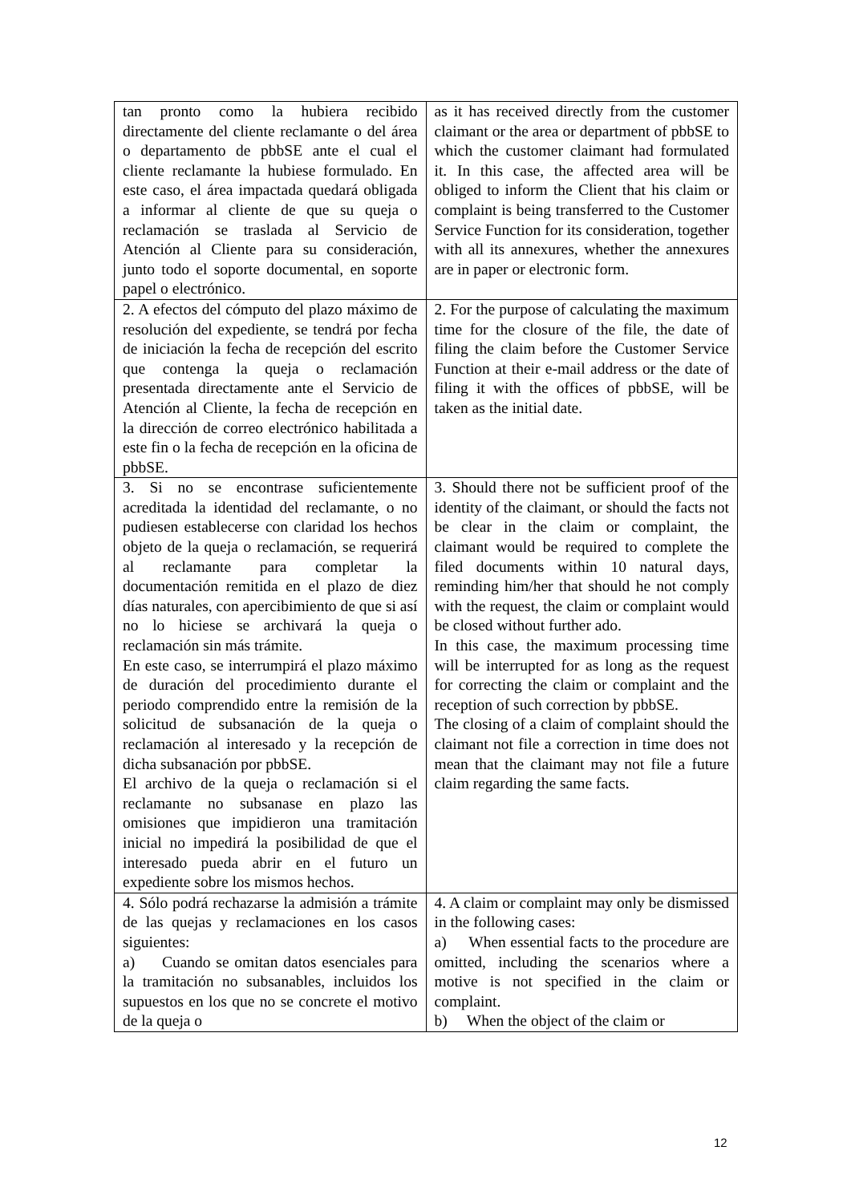| tan pronto como la hubiera recibido directamente del cliente reclamante o del área o departamento de pbbSE ante el cual el cliente reclamante la hubiese formulado. En este caso, el área impactada quedará obligada a informar al cliente de que su queja o reclamación se traslada al Servicio de Atención al Cliente para su consideración, junto todo el soporte documental, en soporte papel o electrónico. | as it has received directly from the customer claimant or the area or department of pbbSE to which the customer claimant had formulated it. In this case, the affected area will be obliged to inform the Client that his claim or complaint is being transferred to the Customer Service Function for its consideration, together with all its annexures, whether the annexures are in paper or electronic form. |
| 2. A efectos del cómputo del plazo máximo de resolución del expediente, se tendrá por fecha de iniciación la fecha de recepción del escrito que contenga la queja o reclamación presentada directamente ante el Servicio de Atención al Cliente, la fecha de recepción en la dirección de correo electrónico habilitada a este fin o la fecha de recepción en la oficina de pbbSE. | 2. For the purpose of calculating the maximum time for the closure of the file, the date of filing the claim before the Customer Service Function at their e-mail address or the date of filing it with the offices of pbbSE, will be taken as the initial date. |
| 3. Si no se encontrase suficientemente acreditada la identidad del reclamante, o no pudiesen establecerse con claridad los hechos objeto de la queja o reclamación, se requerirá al reclamante para completar la documentación remitida en el plazo de diez días naturales, con apercibimiento de que si así no lo hiciese se archivará la queja o reclamación sin más trámite. En este caso, se interrumpirá el plazo máximo de duración del procedimiento durante el periodo comprendido entre la remisión de la solicitud de subsanación de la queja o reclamación al interesado y la recepción de dicha subsanación por pbbSE. El archivo de la queja o reclamación si el reclamante no subsanase en plazo las omisiones que impidieron una tramitación inicial no impedirá la posibilidad de que el interesado pueda abrir en el futuro un expediente sobre los mismos hechos. | 3. Should there not be sufficient proof of the identity of the claimant, or should the facts not be clear in the claim or complaint, the claimant would be required to complete the filed documents within 10 natural days, reminding him/her that should he not comply with the request, the claim or complaint would be closed without further ado. In this case, the maximum processing time will be interrupted for as long as the request for correcting the claim or complaint and the reception of such correction by pbbSE. The closing of a claim of complaint should the claimant not file a correction in time does not mean that the claimant may not file a future claim regarding the same facts. |
| 4. Sólo podrá rechazarse la admisión a trámite de las quejas y reclamaciones en los casos siguientes: a) Cuando se omitan datos esenciales para la tramitación no subsanables, incluidos los supuestos en los que no se concrete el motivo de la queja o | 4. A claim or complaint may only be dismissed in the following cases: a) When essential facts to the procedure are omitted, including the scenarios where a motive is not specified in the claim or complaint. b) When the object of the claim or |
12